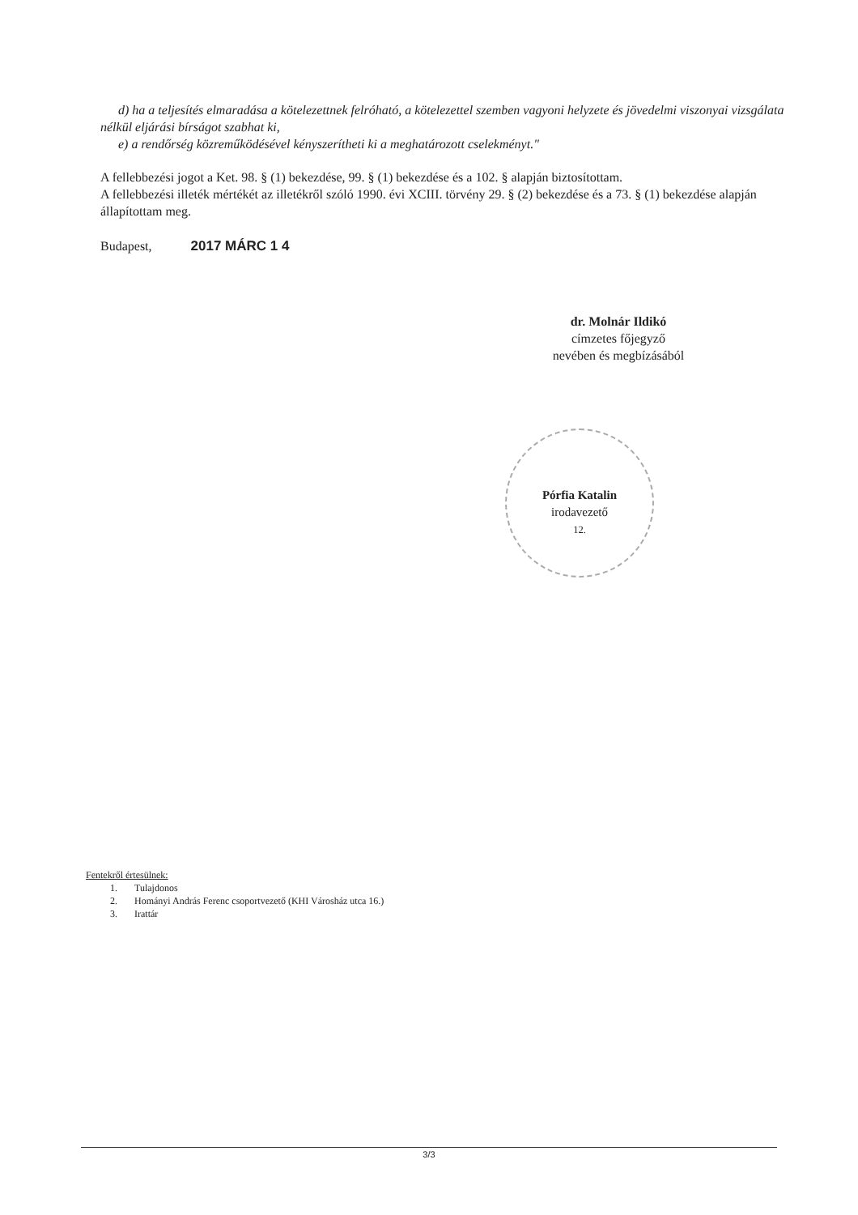d) ha a teljesítés elmaradása a kötelezettnek felróható, a kötelezettel szemben vagyoni helyzete és jövedelmi viszonyai vizsgálata nélkül eljárási bírságot szabhat ki,
e) a rendőrség közreműködésével kényszerítheti ki a meghatározott cselekményt."
A fellebbezési jogot a Ket. 98. § (1) bekezdése, 99. § (1) bekezdése és a 102. § alapján biztosítottam.
A fellebbezési illeték mértékét az illetékről szóló 1990. évi XCIII. törvény 29. § (2) bekezdése és a 73. § (1) bekezdése alapján állapítottam meg.
Budapest, 2017 MÁRC 1 4
dr. Molnár Ildikó
címzetes főjegyző
nevében és megbízásából
Pórfia Katalin
irodavezető
12.
Fentekről értesülnek:
1. Tulajdonos
2. Hományi András Ferenc csoportvezető (KHI Városház utca 16.)
3. Irattár
3/3